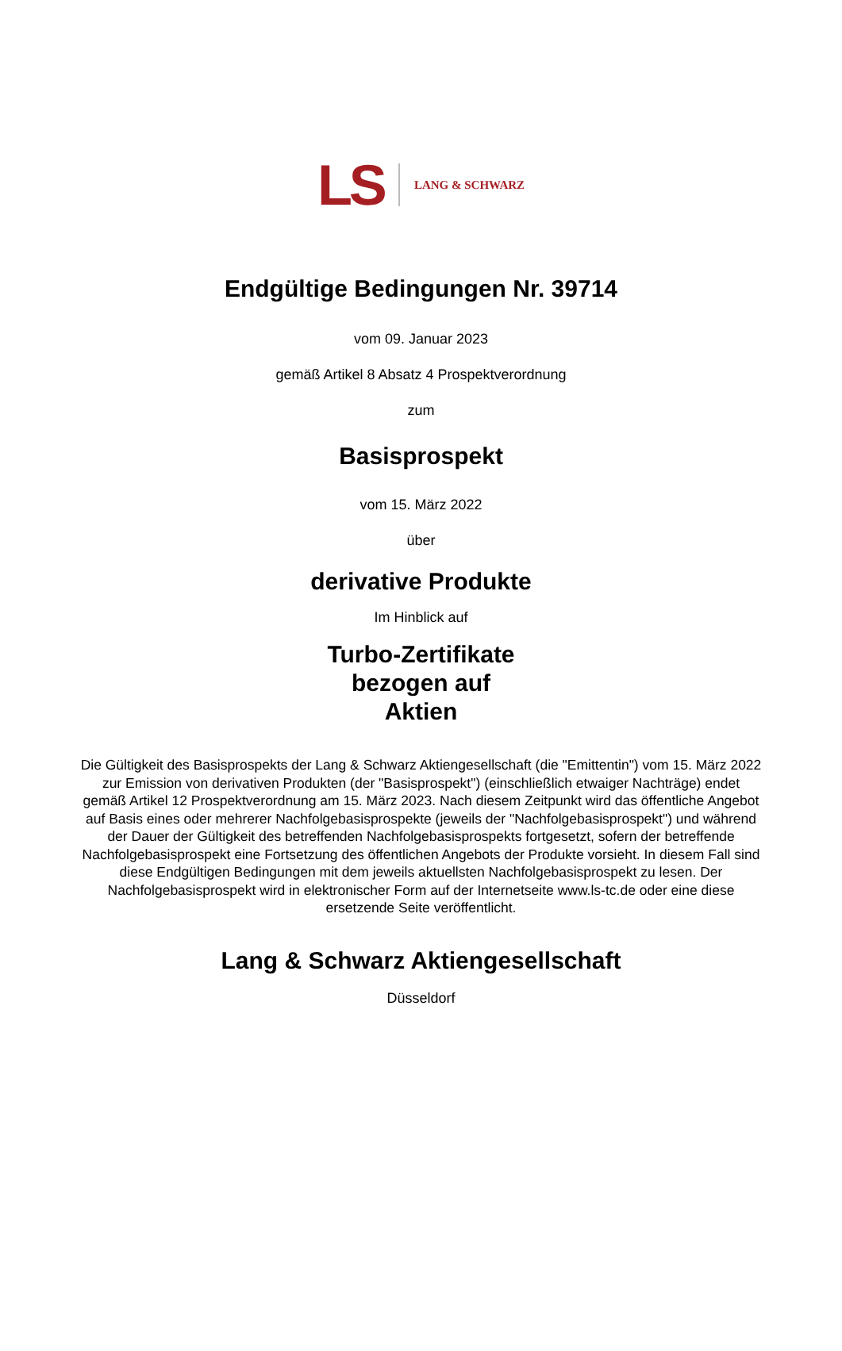LS LANG & SCHWARZ
Endgültige Bedingungen Nr. 39714
vom 09. Januar 2023
gemäß Artikel 8 Absatz 4 Prospektverordnung
zum
Basisprospekt
vom 15. März 2022
über
derivative Produkte
Im Hinblick auf
Turbo-Zertifikate
bezogen auf
Aktien
Die Gültigkeit des Basisprospekts der Lang & Schwarz Aktiengesellschaft (die "Emittentin") vom 15. März 2022 zur Emission von derivativen Produkten (der "Basisprospekt") (einschließlich etwaiger Nachträge) endet gemäß Artikel 12 Prospektverordnung am 15. März 2023. Nach diesem Zeitpunkt wird das öffentliche Angebot auf Basis eines oder mehrerer Nachfolgebasisprospekte (jeweils der "Nachfolgebasisprospekt") und während der Dauer der Gültigkeit des betreffenden Nachfolgebasisprospekts fortgesetzt, sofern der betreffende Nachfolgebasisprospekt eine Fortsetzung des öffentlichen Angebots der Produkte vorsieht. In diesem Fall sind diese Endgültigen Bedingungen mit dem jeweils aktuellsten Nachfolgebasisprospekt zu lesen. Der Nachfolgebasisprospekt wird in elektronischer Form auf der Internetseite www.ls-tc.de oder eine diese ersetzende Seite veröffentlicht.
Lang & Schwarz Aktiengesellschaft
Düsseldorf